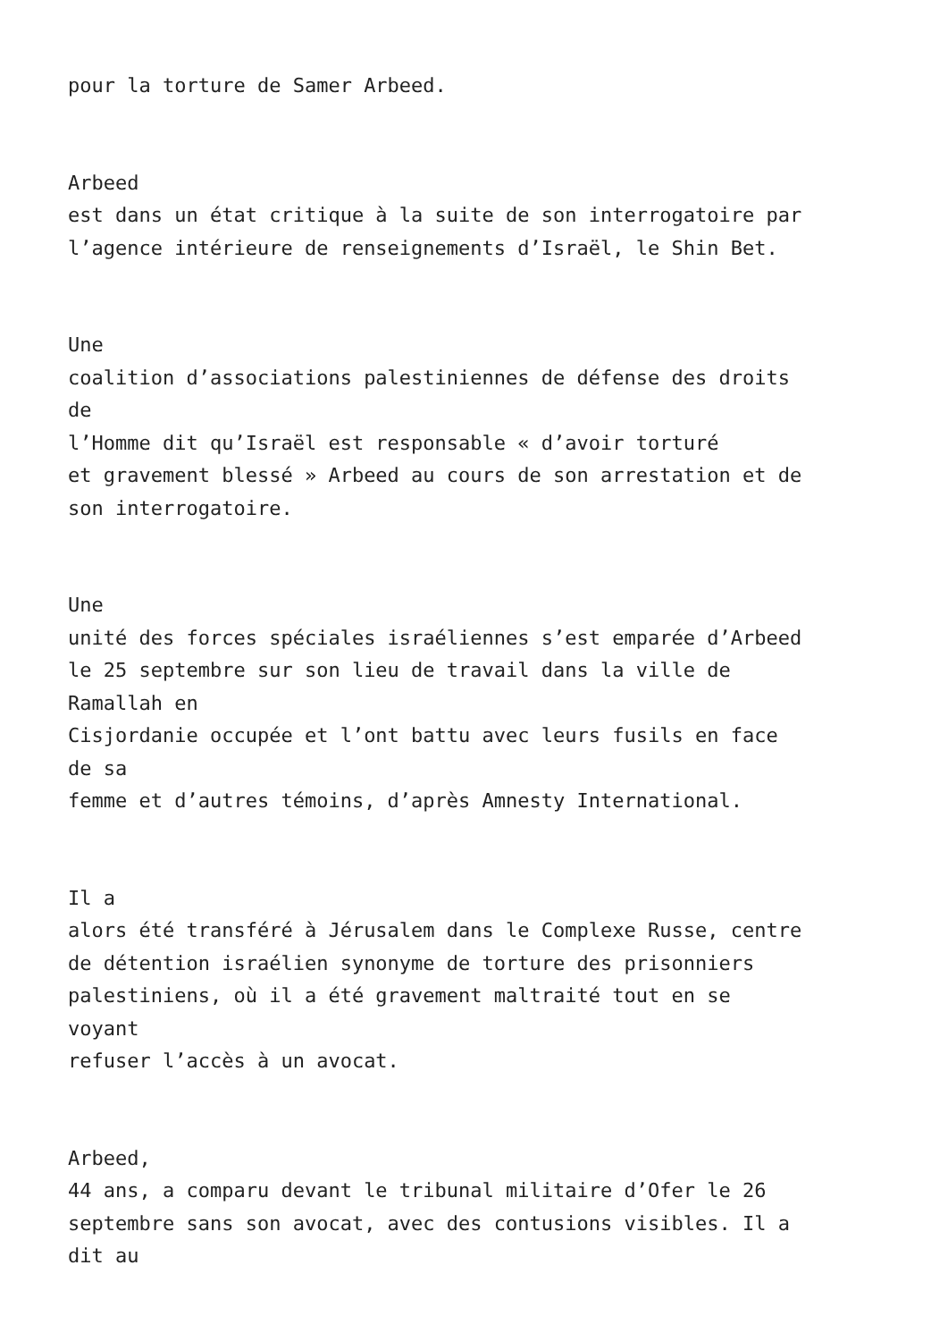pour la torture de Samer Arbeed.
Arbeed
est dans un état critique à la suite de son interrogatoire par
l’agence intérieure de renseignements d’Israël, le Shin Bet.
Une
coalition d’associations palestiniennes de défense des droits
de
l’Homme dit qu’Israël est responsable « d’avoir torturé
et gravement blessé » Arbeed au cours de son arrestation et de
son interrogatoire.
Une
unité des forces spéciales israéliennes s’est emparée d’Arbeed
le 25 septembre sur son lieu de travail dans la ville de
Ramallah en
Cisjordanie occupée et l’ont battu avec leurs fusils en face
de sa
femme et d’autres témoins, d’après Amnesty International.
Il a
alors été transféré à Jérusalem dans le Complexe Russe, centre
de détention israélien synonyme de torture des prisonniers
palestiniens, où il a été gravement maltraité tout en se
voyant
refuser l’accès à un avocat.
Arbeed,
44 ans, a comparu devant le tribunal militaire d’Ofer le 26
septembre sans son avocat, avec des contusions visibles. Il a
dit au